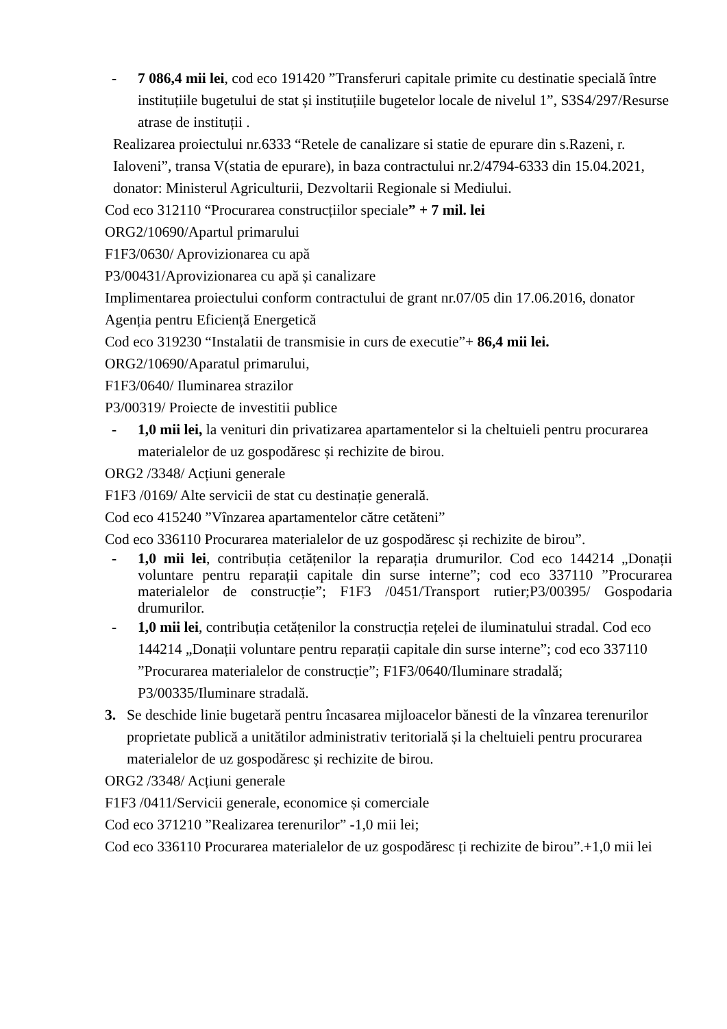- 7 086,4 mii lei, cod eco 191420 ”Transferuri capitale primite cu destinatie specială între instituțiile bugetului de stat și instituțiile bugetelor locale de nivelul 1”, S3S4/297/Resurse atrase de instituții .
Realizarea proiectului nr.6333 “Retele de canalizare si statie de epurare din s.Razeni, r. Ialoveni”, transa V(statia de epurare), in baza contractului nr.2/4794-6333 din 15.04.2021, donator: Ministerul Agriculturii, Dezvoltarii Regionale si Mediului.
Cod eco 312110 “Procurarea construcțiilor speciale” + 7 mil. lei
ORG2/10690/Apartul primarului
F1F3/0630/ Aprovizionarea cu apă
P3/00431/Aprovizionarea cu apă și canalizare
Implimentarea proiectului conform contractului de grant nr.07/05 din 17.06.2016, donator Agenția pentru Eficiență Energetică
Cod eco 319230 “Instalatii de transmisie in curs de executie”+ 86,4 mii lei.
ORG2/10690/Aparatul primarului,
F1F3/0640/ Iluminarea strazilor
P3/00319/ Proiecte de investitii publice
- 1,0 mii lei, la venituri din privatizarea apartamentelor si la cheltuieli pentru procurarea materialelor de uz gospodăresc și rechizite de birou.
ORG2 /3348/ Acțiuni generale
F1F3 /0169/ Alte servicii de stat cu destinație generală.
Cod eco 415240 ”Vînzarea apartamentelor către cetăteni”
Cod eco 336110 Procurarea materialelor de uz gospodăresc și rechizite de birou”.
- 1,0 mii lei, contribuția cetățenilor la reparația drumurilor. Cod eco 144214 „Donații voluntare pentru reparații capitale din surse interne”; cod eco 337110 ”Procurarea materialelor de construcție”; F1F3 /0451/Transport rutier;P3/00395/ Gospodaria drumurilor.
- 1,0 mii lei, contribuția cetățenilor la construcția rețelei de iluminatului stradal. Cod eco 144214 „Donații voluntare pentru reparații capitale din surse interne”; cod eco 337110 ”Procurarea materialelor de construcție”; F1F3/0640/Iluminare stradală; P3/00335/Iluminare stradală.
3. Se deschide linie bugetară pentru încasarea mijloacelor bănesti de la vînzarea terenurilor proprietate publică a unitătilor administrativ teritorială și la cheltuieli pentru procurarea materialelor de uz gospodăresc și rechizite de birou.
ORG2 /3348/ Acțiuni generale
F1F3 /0411/Servicii generale, economice și comerciale
Cod eco 371210 ”Realizarea terenurilor” -1,0 mii lei;
Cod eco 336110 Procurarea materialelor de uz gospodăresc ți rechizite de birou”.+1,0 mii lei